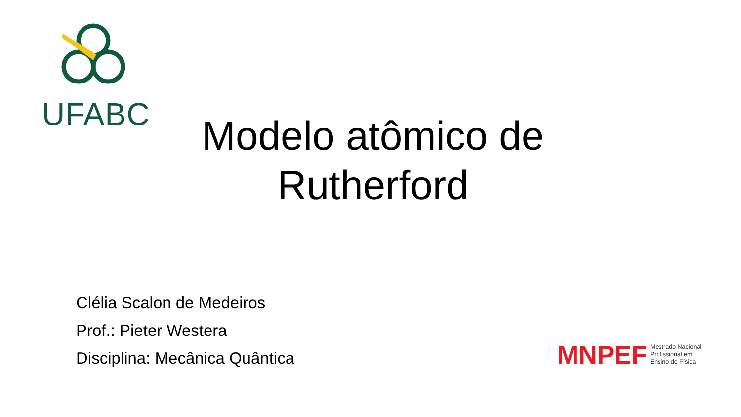UFABC
Modelo atômico de Rutherford
Clélia Scalon de Medeiros
Prof.: Pieter Westera
Disciplina: Mecânica Quântica
MNPEF Mestrado Nacional
Profissional em
Ensino de Física